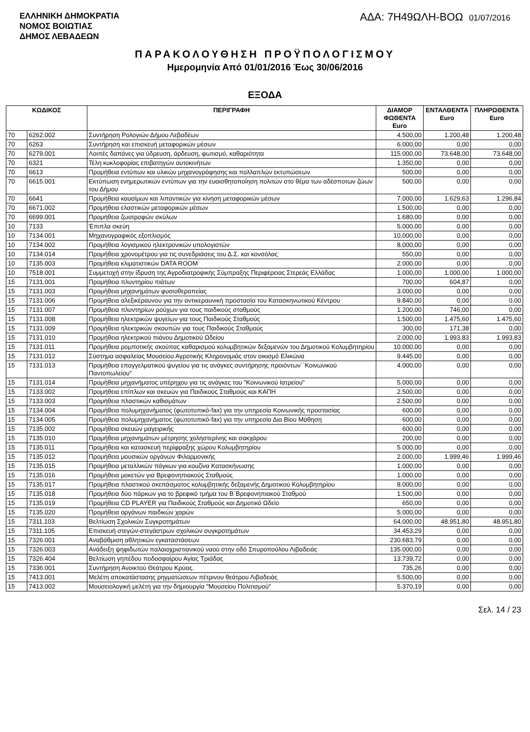ΕΛΛΗΝΙΚΗ ΔΗΜΟΚΡΑΤΙΑ
ΝΟΜΟΣ ΒΟΙΩΤΙΑΣ
ΔΗΜΟΣ ΛΕΒΑΔΕΩΝ
ΑΔΑ: 7Η49ΩΛΗ-ΒΟΩ 01/07/2016
ΠΑΡΑΚΟΛΟΥΘΗΣΗ ΠΡΟΫΠΟΛΟΓΙΣΜΟΥ
Ημερομηνία Από 01/01/2016 Έως 30/06/2016
ΕΞΟΔΑ
| ΚΩΔΙΚΟΣ | | ΠΕΡΙΓΡΑΦΗ | ΔΙΑΜΟΡ ΦΩΘΕΝΤΑ Euro | ΕΝΤΑΛΘΕΝΤΑ Euro | ΠΛΗΡΩΘΕΝΤΑ Euro |
| --- | --- | --- | --- | --- | --- |
| 70 | 6262.002 | Συντήρηση Ρολογιών Δήμου Λεβαδέων | 4.500,00 | 1.200,48 | 1.200,48 |
| 70 | 6263 | Συντήρηση και επισκευή μεταφορικών μέσων | 6.000,00 | 0,00 | 0,00 |
| 70 | 6279.001 | Λοιπές δαπάνες για ύδρευση, άρδευση, φωτισμό, καθαριότητα | 115.000,00 | 73.648,00 | 73.648,00 |
| 70 | 6321 | Τέλη κυκλοφορίας επιβατηγών αυτοκινήτων | 1.350,00 | 0,00 | 0,00 |
| 70 | 6613 | Προμήθεια εντύπων και υλικών μηχανογράφησης και πολλαπλών εκτυπώσεων | 500,00 | 0,00 | 0,00 |
| 70 | 6615.001 | Εκτύπωση ενημερωτικών εντύπων για την ευαισθητοποίηση πολιτών στο θέμα των αδέσποτων ζώων του Δήμου | 500,00 | 0,00 | 0,00 |
| 70 | 6641 | Προμήθεια καυσίμων και λιπαντικών για κίνηση μεταφορικών μέσων | 7.000,00 | 1.629,63 | 1.296,84 |
| 70 | 6671.002 | Προμήθεια ελαστικών μεταφορικών μέσων | 1.500,00 | 0,00 | 0,00 |
| 70 | 6699.001 | Προμήθεια ζωοτροφών σκύλων | 1.680,00 | 0,00 | 0,00 |
| 10 | 7133 | Έπιπλα σκεύη | 5.000,00 | 0,00 | 0,00 |
| 10 | 7134.001 | Μηχανογραφικός εξοπλισμός | 10.000,00 | 0,00 | 0,00 |
| 10 | 7134.002 | Προμήθεια λογισμικού ηλεκτρονικών υπολογιστών | 8.000,00 | 0,00 | 0,00 |
| 10 | 7134.014 | Προμήθεια χρονομέτρου για τις συνεδριάσεις του Δ.Σ. και κονσόλας | 550,00 | 0,00 | 0,00 |
| 10 | 7135.003 | Προμήθεια κλιματιστικών DATA ROOM | 2.000,00 | 0,00 | 0,00 |
| 10 | 7518.001 | Συμμετοχή στην ίδρυση της Αγροδιατροφικής Σύμπραξης Περιφέρειας Στερεάς Ελλάδας | 1.000,00 | 1.000,00 | 1.000,00 |
| 15 | 7131.001 | Προμήθεια πλυντηρίου πιάτων | 700,00 | 604,87 | 0,00 |
| 15 | 7131.003 | Προμήθεια μηχανημάτων φυσιοθεραπείας | 3.000,00 | 0,00 | 0,00 |
| 15 | 7131.006 | Προμήθεια αλεξικέραυνου για την αντικεραυνική προστασία του Κατασκηνωτικού Κέντρου | 9.840,00 | 0,00 | 0,00 |
| 15 | 7131.007 | Προμήθεια πλυντηρίων ρούχων για τους παιδικούς σταθμούς | 1.200,00 | 746,00 | 0,00 |
| 15 | 7131.008 | Προμήθεια ηλεκτρικών ψυγείων για τους Παιδικούς Σταθμούς | 1.500,00 | 1.475,60 | 1.475,60 |
| 15 | 7131.009 | Προμήθεια ηλεκτρικών σκουπών για τους Παιδικούς Σταθμούς | 300,00 | 171,38 | 0,00 |
| 15 | 7131.010 | Προμήθεια ηλεκτρικού πιάνου Δημοτικού Ωδείου | 2.000,00 | 1.993,83 | 1.993,83 |
| 15 | 7131.011 | Προμήθεια ρομποτικής σκούπας καθαρισμού κολυμβητικών δεξαμενών του Δημοτικού Κολυμβητηρίου | 10.000,00 | 0,00 | 0,00 |
| 15 | 7131.012 | Σύστημα ασφαλείας Μουσείου Αγροτικής Κληρονομιάς στον οικισμό Ελικώνα | 9.445,00 | 0,00 | 0,00 |
| 15 | 7131.013 | Προμήθεια επαγγελματικού ψυγείου για τις ανάγκες συντήρησης προιόντων΄΄Κοινωνικού Παντοπωλείου" | 4.000,00 | 0,00 | 0,00 |
| 15 | 7131.014 | Προμήθεια μηχανήματος υπέρηχου για τις ανάγκες του "Κοινωνικού Ιατρείου" | 5.000,00 | 0,00 | 0,00 |
| 15 | 7133.002 | Προμήθεια επίπλων και σκευών για Παιδικούς Σταθμούς και ΚΑΠΗ | 2.500,00 | 0,00 | 0,00 |
| 15 | 7133.003 | Προμήθεια πλαστικών καθισμάτων | 2.500,00 | 0,00 | 0,00 |
| 15 | 7134.004 | Προμήθεια πολυμηχανήματος (φωτοτυπικό-fax) για την υπηρεσία Κοινωνικής προστασίας | 600,00 | 0,00 | 0,00 |
| 15 | 7134.005 | Προμήθεια πολυμηχανήματος (φωτοτυπικό-fax) για την υπηρεσία Δια Βίου Μάθηση | 600,00 | 0,00 | 0,00 |
| 15 | 7135.002 | Προμήθεια σκευών μαγειρικής | 600,00 | 0,00 | 0,00 |
| 15 | 7135.010 | Προμήθεια μηχανημάτων μέτρησης χοληστερίνης και σακχάρου | 200,00 | 0,00 | 0,00 |
| 15 | 7135.011 | Προμήθεια και κατασκευή περίφραξης χώρου Κολυμβητηρίου | 5.000,00 | 0,00 | 0,00 |
| 15 | 7135.012 | Προμήθεια μουσικών οργάνων Φιλαρμονικής | 2.000,00 | 1.999,46 | 1.999,46 |
| 15 | 7135.015 | Προμήθεια μεταλλικών πάγκων για κουζίνα Κατασκήνωσης | 1.000,00 | 0,00 | 0,00 |
| 15 | 7135.016 | Προμήθεια μοκετών για Βρεφονηπιακούς Σταθμούς | 1.000,00 | 0,00 | 0,00 |
| 15 | 7135.017 | Προμήθεια πλαστικού σκεπάσματος κολυμβητικής δεξαμενής Δημοτικού Κολυμβητηρίου | 8.000,00 | 0,00 | 0,00 |
| 15 | 7135.018 | Προμήθεια δύο πάρκων για το βρεφικό τμήμα του Β΄Βρεφονηπιακού Σταθμού | 1.500,00 | 0,00 | 0,00 |
| 15 | 7135.019 | Προμήθεια CD PLAYER για Παιδικούς Σταθμούς και Δημοτικό Ωδείο | 650,00 | 0,00 | 0,00 |
| 15 | 7135.020 | Προμήθεια οργάνων παιδικών χαρών | 5.000,00 | 0,00 | 0,00 |
| 15 | 7311.103 | Βελτίωση Σχολικών Συγκροτημάτων | 64.000,00 | 48.951,80 | 48.951,80 |
| 15 | 7311.105 | Επισκευή στεγών-στεγάστρων σχολικών συγκροτημάτων | 34.453,29 | 0,00 | 0,00 |
| 15 | 7326.001 | Αναβάθμιση αθλητικών εγκαταστάσεων | 230.683,79 | 0,00 | 0,00 |
| 15 | 7326.003 | Ανάδειξη ψηφιδωτών παλαιοχριστιανικού ναού στην οδό Σπυροπούλου Λιβαδειάς | 135.000,00 | 0,00 | 0,00 |
| 15 | 7326.404 | Βελτίωση γηπέδου ποδοσφαίρου Αγίας Τριάδας | 13.739,72 | 0,00 | 0,00 |
| 15 | 7336.001 | Συντήρηση Ανοικτού Θεάτρου Κρύας. | 735,26 | 0,00 | 0,00 |
| 15 | 7413.001 | Μελέτη αποκατάστασης ρηγματώσεων πέτρινου θεάτρου Λιβαδειάς | 5.500,00 | 0,00 | 0,00 |
| 15 | 7413.002 | Μουσειολογική μελέτη για την δημιουργία "Μουσείου Πολιτισμού" | 5.370,19 | 0,00 | 0,00 |
Σελ. 14 / 23